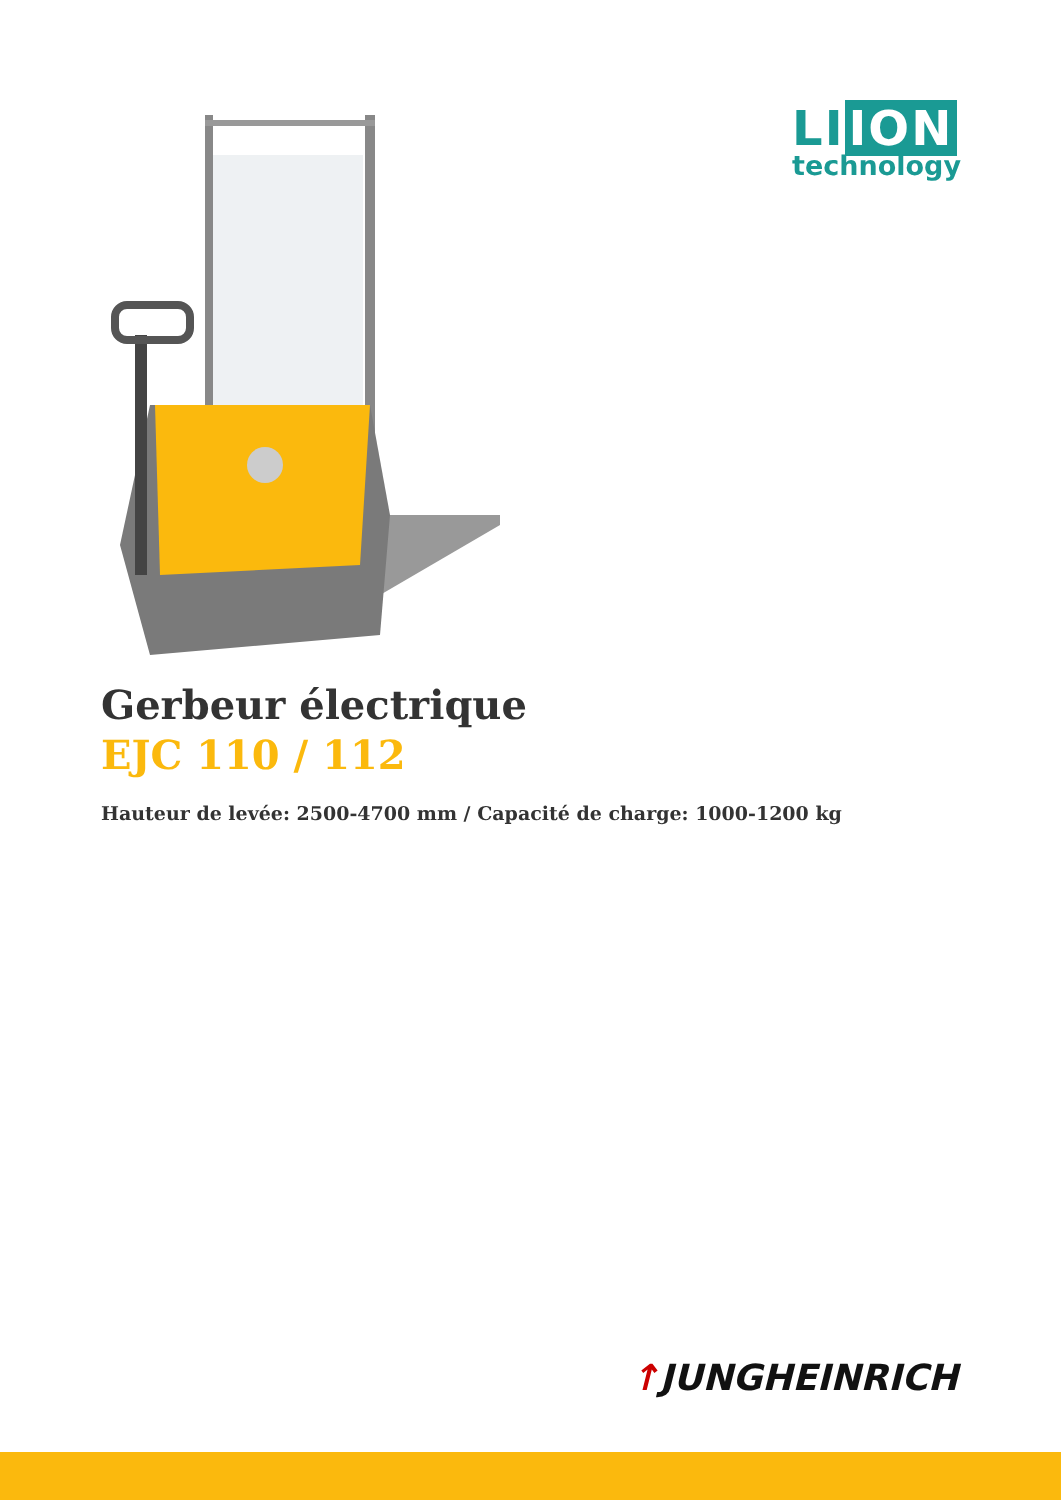LI ION
technology
Gerbeur électrique
EJC 110 / 112
Hauteur de levée: 2500-4700 mm / Capacité de charge: 1000-1200 kg
↑JUNGHEINRICH